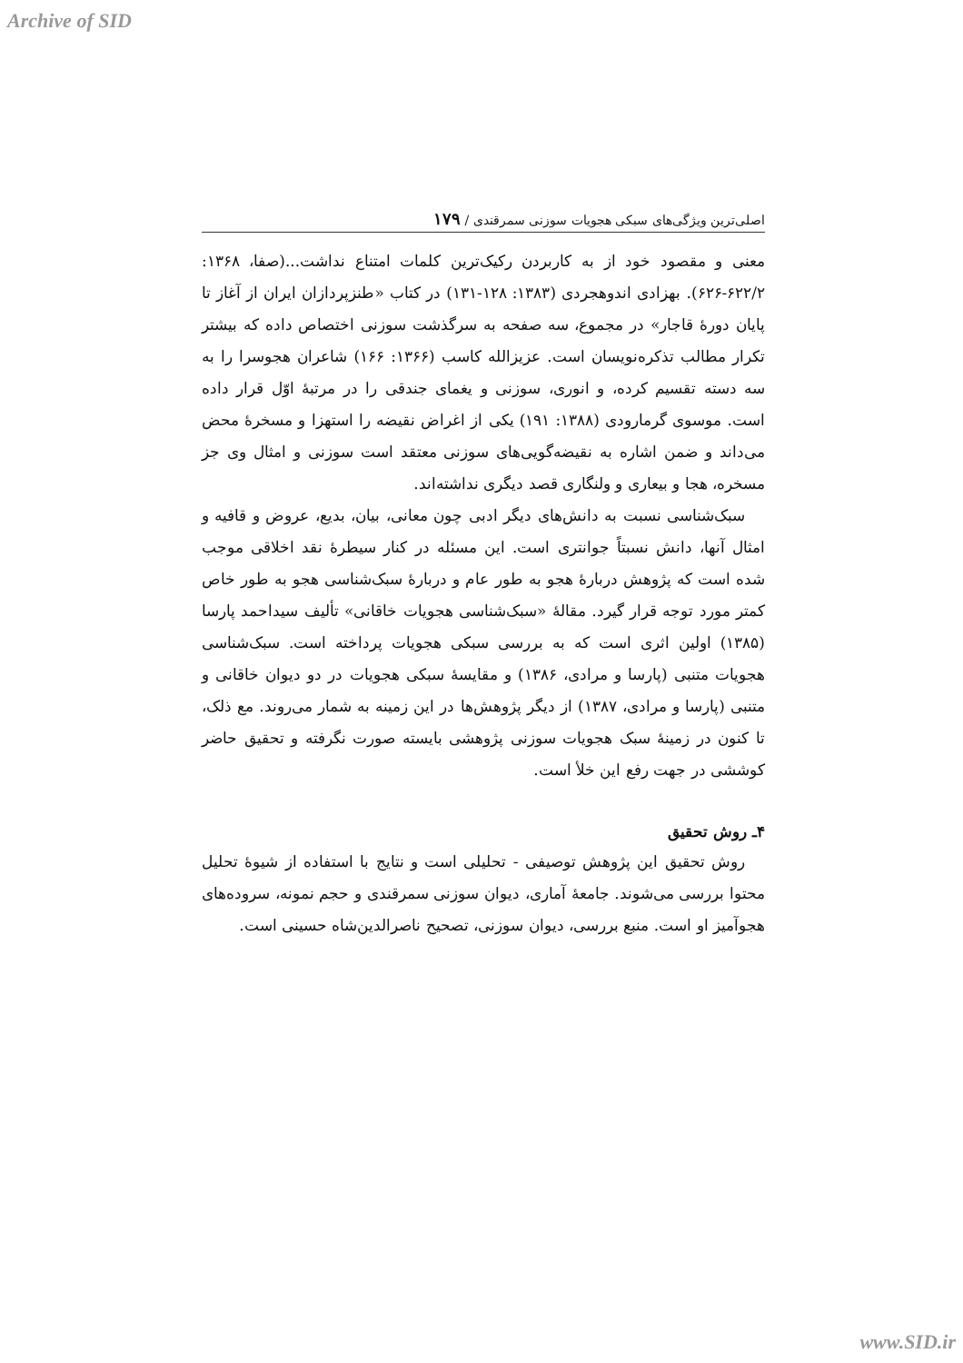Archive of SID
اصلی‌ترین ویژگی‌های سبکی هجویات سوزنی سمرقندی / ۱۷۹
معنی و مقصود خود از به کاربردن رکیک‌ترین کلمات امتناع نداشت...(صفا، ۱۳۶۸: ۶۲۲/۲-۶۲۶). بهزادی اندوهجردی (۱۳۸۳: ۱۲۸-۱۳۱) در کتاب «طنزپردازان ایران از آغاز تا پایان دورهٔ قاجار» در مجموع، سه صفحه به سرگذشت سوزنی اختصاص داده که بیشتر تکرار مطالب تذکره‌نویسان است. عزیزالله کاسب (۱۳۶۶: ۱۶۶) شاعران هجوسرا را به سه دسته تقسیم کرده، و انوری، سوزنی و یغمای جندقی را در مرتبهٔ اوّل قرار داده است. موسوی گرمارودی (۱۳۸۸: ۱۹۱) یکی از اغراض نقیضه را استهزا و مسخرهٔ محض می‌داند و ضمن اشاره به نقیضه‌گویی‌های سوزنی معتقد است سوزنی و امثال وی جز مسخره، هجا و بیعاری و ولنگاری قصد دیگری نداشته‌اند.
سبک‌شناسی نسبت به دانش‌های دیگر ادبی چون معانی، بیان، بدیع، عروض و قافیه و امثال آنها، دانش نسبتاً جوانتری است. این مسئله در کنار سیطرهٔ نقد اخلاقی موجب شده است که پژوهش دربارهٔ هجو به طور عام و دربارهٔ سبک‌شناسی هجو به طور خاص کمتر مورد توجه قرار گیرد. مقالهٔ «سبک‌شناسی هجویات خاقانی» تألیف سیداحمد پارسا (۱۳۸۵) اولین اثری است که به بررسی سبکی هجویات پرداخته است. سبک‌شناسی هجویات متنبی (پارسا و مرادی، ۱۳۸۶) و مقایسهٔ سبکی هجویات در دو دیوان خاقانی و متنبی (پارسا و مرادی، ۱۳۸۷) از دیگر پژوهش‌ها در این زمینه به شمار می‌روند. مع ذلک، تا کنون در زمینهٔ سبک هجویات سوزنی پژوهشی بایسته صورت نگرفته و تحقیق حاضر کوششی در جهت رفع این خلأ است.
۴ـ روش تحقیق
روش تحقیق این پژوهش توصیفی - تحلیلی است و نتایج با استفاده از شیوهٔ تحلیل محتوا بررسی می‌شوند. جامعهٔ آماری، دیوان سوزنی سمرقندی و حجم نمونه، سروده‌های هجوآمیز او است. منبع بررسی، دیوان سوزنی، تصحیح ناصرالدین‌شاه حسینی است.
www.SID.ir